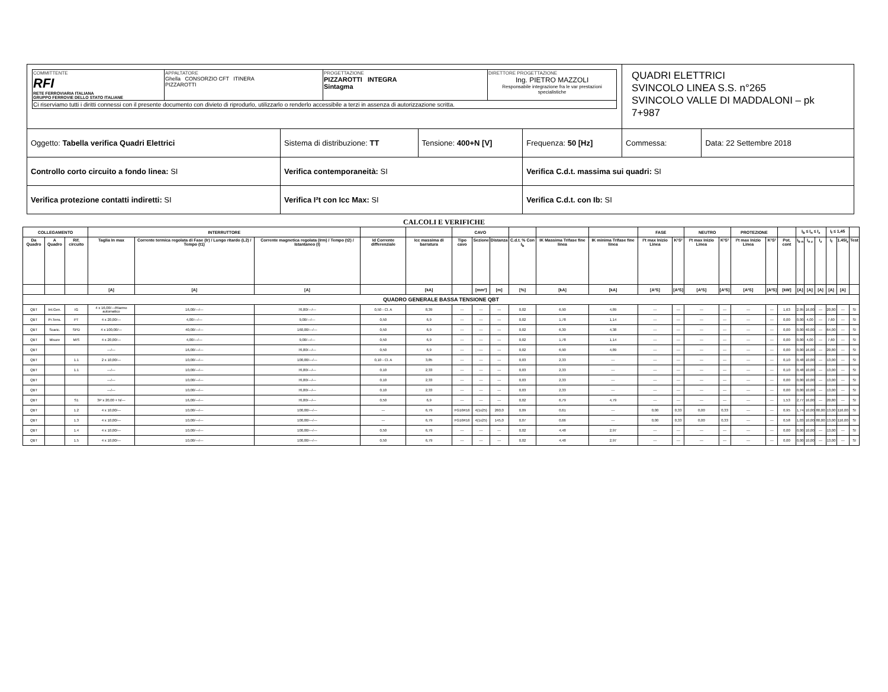| / COMMITTENTE RFI RETE FERROVIARIA ITALIANA GRUPPO FERROVIE DELLO STATO ITALIANE / APPALTATORE Ghella CONSORZIO CFT ITINERA PIZZAROTTI / PROGETTAZIONE PIZZAROTTI INTEGRA Sintagma / DIRETTORE PROGETTAZIONE Ing. PIETRO MAZZOLI Responsabile integrazione fra le var prestazioni specialistiche / / Ci riserviamo tutti i diritti connessi con il presente documento con divieto di riprodurlo, utilizzarlo o renderlo accessibile a terzi in assenza di autorizzazione scritta. / / / / | | | | QUADRI ELETTRICI SVINCOLO LINEA S.S. n°265 SVINCOLO VALLE DI MADDALONI – pk 7+987 | |
| Oggetto: Tabella verifica Quadri Elettrici | Sistema di distribuzione: TT | Tensione: 400+N [V] | Frequenza: 50 [Hz] | Commessa: | Data: 22 Settembre 2018 |
| Controllo corto circuito a fondo linea: SI | Verifica contemporaneità: SI | | Verifica C.d.t. massima sui quadri: SI | | |
| Verifica protezione contatti indiretti: SI | Verifica I²t con Icc Max: SI | | Verifica C.d.t. con Ib: SI | | |
CALCOLI E VERIFICHE
| COLLEGAMENTO | | | INTERRUTTORE | | | | | CAVO | | | | | | FASE | | NEUTRO | | PROTEZIONE | | | I<sub>b</sub> ≤ I<sub>n</sub> ≤ I<sub>z</sub> | | | I<sub>f</sub> ≤ 1,45 | | |
| --- | --- | --- | --- | --- | --- | --- | --- | --- | --- | --- | --- | --- | --- | --- | --- | --- | --- | --- | --- | --- | --- | --- | --- | --- | --- | --- |
| Da Quadro | A Quadro | Rif. circuito | Taglia In max | Corrente termica regolata di Fase (Ir) / Lungo ritardo (L2) / Tempo (t1) | Corrente magnetica regolata (Irm) / Tempo (t2) / Istantaneo (I) | Id Corrente differenziale | Icc massima di barratura | Tipo cavo | Sezione | Distanza | C.d.t. % Con I<sub>b</sub> | IK Massima Trifase fine linea | IK minima Trifase fine linea | I²t max Inizio Linea | K²S² | I²t max Inizio Linea | K²S² | I²t max Inizio Linea | K²S² | Pot. cont | I<sub>b n</sub> | I<sub>n z</sub> | I<sub>z</sub> | I<sub>f</sub> | 1.45I<sub>z</sub> | Test |
| | | | [A] | [A] | [A] | | [kA] | | [mm²] | [m] | [%] | [kA] | [kA] | [A²S] | [A²S] | [A²S] | [A²S] | [A²S] | [A²S] | [kW] | [A] | [A] | [A] | [A] | [A] | |
| QUADRO GENERALE BASSA TENSIONE QBT | | | | | | | | | | | | | | | | | | | | | | | | | | |
| QBT | Int.Gen. | IG | 4 x 16,00/---/Riarmo automatico | 16,00/---/--- | 76,80/---/--- | 0,50 - Cl. A | 8,39 | --- | --- | --- | 0,02 | 6,90 | 4,89 | --- | --- | --- | --- | --- | --- | 1,63 | 2,95 | 16,00 | --- | 20,80 | --- | SI |
| QBT | Pr.Tens. | PT | 4 x 20,00/--- | 4,00/---/--- | 9,00/---/--- | 0,50 | 6,9 | --- | --- | --- | 0,02 | 1,78 | 1,14 | --- | --- | --- | --- | --- | --- | 0,00 | 0,00 | 4,00 | --- | 7,60 | --- | SI |
| QBT | Scaric. | SPD | 4 x 100,00/--- | 40,00/---/--- | 160,00/---/--- | 0,50 | 6,9 | --- | --- | --- | 0,02 | 6,30 | 4,38 | --- | --- | --- | --- | --- | --- | 0,00 | 0,00 | 40,00 | --- | 64,00 | --- | SI |
| QBT | Misure | MIS | 4 x 20,00/--- | 4,00/---/--- | 9,00/---/--- | 0,50 | 6,9 | --- | --- | --- | 0,02 | 1,78 | 1,14 | --- | --- | --- | --- | --- | --- | 0,00 | 0,00 | 4,00 | --- | 7,60 | --- | SI |
| QBT | | | ---/--- | 16,00/---/--- | 76,80/---/--- | 0,50 | 6,9 | --- | --- | --- | 0,02 | 6,90 | 4,89 | --- | --- | --- | --- | --- | --- | 0,00 | 0,00 | 16,00 | --- | 20,80 | --- | SI |
| QBT | | 1.1 | 2 x 10,00/--- | 10,00/---/--- | 100,00/---/--- | 0,10 - Cl. A | 3,85 | --- | --- | --- | 0,03 | 2,33 | --- | --- | --- | --- | --- | --- | --- | 0,10 | 0,48 | 10,00 | --- | 13,00 | --- | SI |
| QBT | | 1.1 | ---/--- | 10,00/---/--- | 76,80/---/--- | 0,10 | 2,33 | --- | --- | --- | 0,03 | 2,33 | --- | --- | --- | --- | --- | --- | --- | 0,10 | 0,48 | 10,00 | --- | 13,00 | --- | SI |
| QBT | | | ---/--- | 10,00/---/--- | 76,80/---/--- | 0,10 | 2,33 | --- | --- | --- | 0,03 | 2,33 | --- | --- | --- | --- | --- | --- | --- | 0,00 | 0,00 | 10,00 | --- | 13,00 | --- | SI |
| QBT | | | ---/--- | 10,00/---/--- | 76,80/---/--- | 0,10 | 2,33 | --- | --- | --- | 0,03 | 2,33 | --- | --- | --- | --- | --- | --- | --- | 0,00 | 0,00 | 10,00 | --- | 13,00 | --- | SI |
| QBT | | S1 | 3P x 20,00 + N/--- | 16,00/---/--- | 76,80/---/--- | 0,50 | 6,9 | --- | --- | --- | 0,02 | 6,79 | 4,79 | --- | --- | --- | --- | --- | --- | 1,53 | 2,77 | 16,00 | --- | 20,80 | --- | SI |
| QBT | | 1.2 | 4 x 10,00/--- | 10,00/---/--- | 100,00/---/--- | --- | 6,79 | FG16R16 | 4(1x25) | 260,0 | 0,09 | 0,61 | --- | 0,00 | 0,33 | 0,00 | 0,33 | --- | --- | 0,95 | 1,74 | 10,00 | 80,00 | 13,00 | 116,00 | SI |
| QBT | | 1.3 | 4 x 10,00/--- | 10,00/---/--- | 100,00/---/--- | --- | 6,79 | FG16R16 | 4(1x25) | 145,0 | 0,07 | 0,66 | --- | 0,00 | 0,33 | 0,00 | 0,33 | --- | --- | 0,58 | 1,03 | 10,00 | 80,00 | 13,00 | 116,00 | SI |
| QBT | | 1.4 | 4 x 10,00/--- | 10,00/---/--- | 100,00/---/--- | 0,50 | 6,79 | --- | --- | --- | 0,02 | 4,48 | 2,97 | --- | --- | --- | --- | --- | --- | 0,00 | 0,00 | 10,00 | --- | 13,00 | --- | SI |
| QBT | | 1.5 | 4 x 10,00/--- | 10,00/---/--- | 100,00/---/--- | 0,50 | 6,79 | --- | --- | --- | 0,02 | 4,48 | 2,97 | --- | --- | --- | --- | --- | --- | 0,00 | 0,00 | 10,00 | --- | 13,00 | --- | SI |